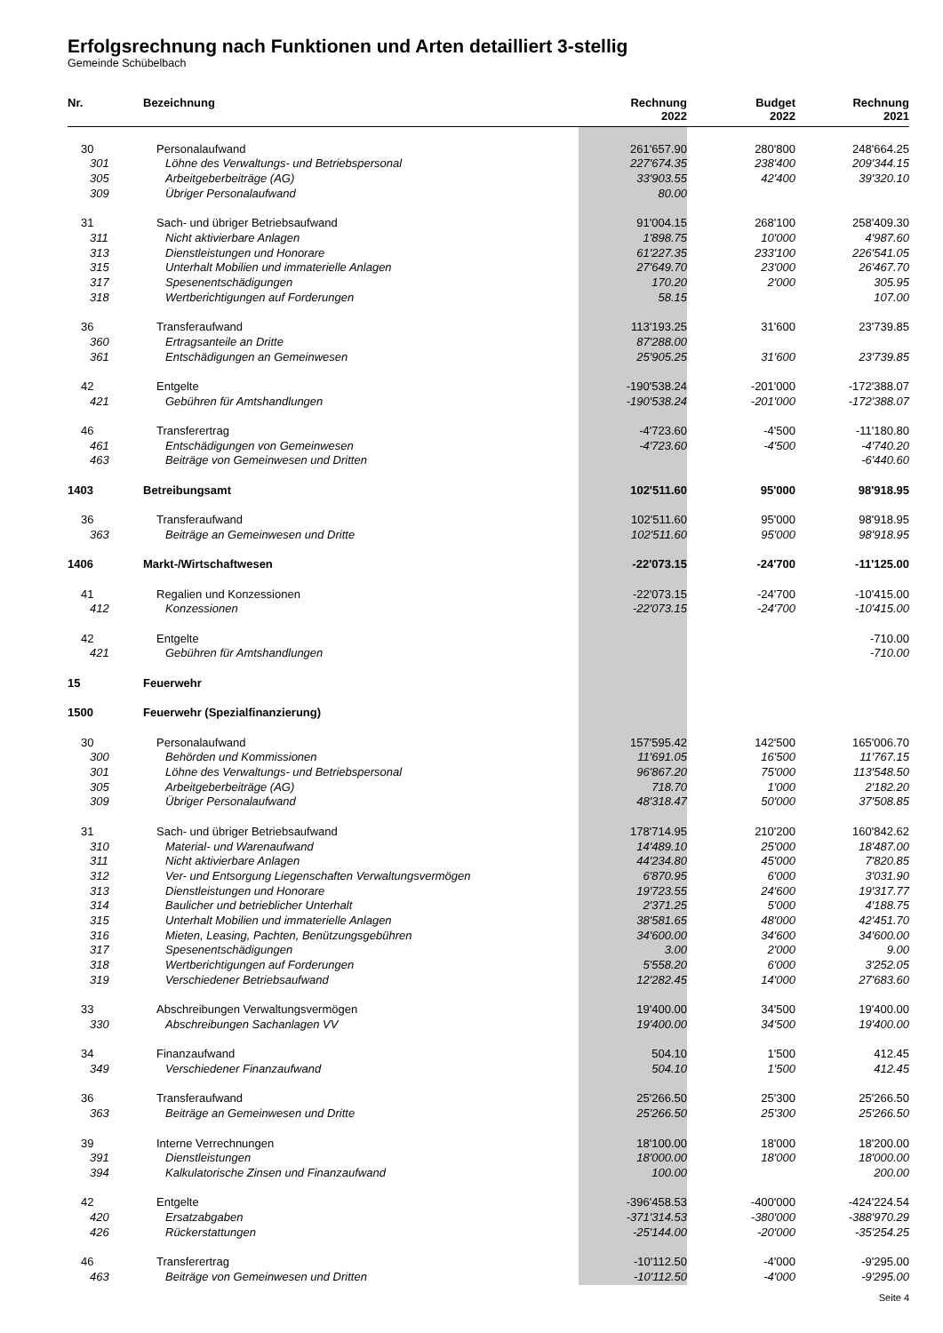Erfolgsrechnung nach Funktionen und Arten detailliert 3-stellig
Gemeinde Schübelbach
| Nr. | Bezeichnung | Rechnung 2022 | Budget 2022 | Rechnung 2021 |
| --- | --- | --- | --- | --- |
| 30 | Personalaufwand | 261'657.90 | 280'800 | 248'664.25 |
| 301 | Löhne des Verwaltungs- und Betriebspersonal | 227'674.35 | 238'400 | 209'344.15 |
| 305 | Arbeitgeberbeiträge (AG) | 33'903.55 | 42'400 | 39'320.10 |
| 309 | Übriger Personalaufwand | 80.00 | | |
| 31 | Sach- und übriger Betriebsaufwand | 91'004.15 | 268'100 | 258'409.30 |
| 311 | Nicht aktivierbare Anlagen | 1'898.75 | 10'000 | 4'987.60 |
| 313 | Dienstleistungen und Honorare | 61'227.35 | 233'100 | 226'541.05 |
| 315 | Unterhalt Mobilien und immaterielle Anlagen | 27'649.70 | 23'000 | 26'467.70 |
| 317 | Spesenentschädigungen | 170.20 | 2'000 | 305.95 |
| 318 | Wertberichtigungen auf Forderungen | 58.15 | | 107.00 |
| 36 | Transferaufwand | 113'193.25 | 31'600 | 23'739.85 |
| 360 | Ertragsanteile an Dritte | 87'288.00 | | |
| 361 | Entschädigungen an Gemeinwesen | 25'905.25 | 31'600 | 23'739.85 |
| 42 | Entgelte | -190'538.24 | -201'000 | -172'388.07 |
| 421 | Gebühren für Amtshandlungen | -190'538.24 | -201'000 | -172'388.07 |
| 46 | Transferertrag | -4'723.60 | -4'500 | -11'180.80 |
| 461 | Entschädigungen von Gemeinwesen | -4'723.60 | -4'500 | -4'740.20 |
| 463 | Beiträge von Gemeinwesen und Dritten | | | -6'440.60 |
| 1403 | Betreibungsamt | 102'511.60 | 95'000 | 98'918.95 |
| 36 | Transferaufwand | 102'511.60 | 95'000 | 98'918.95 |
| 363 | Beiträge an Gemeinwesen und Dritte | 102'511.60 | 95'000 | 98'918.95 |
| 1406 | Markt-/Wirtschaftwesen | -22'073.15 | -24'700 | -11'125.00 |
| 41 | Regalien und Konzessionen | -22'073.15 | -24'700 | -10'415.00 |
| 412 | Konzessionen | -22'073.15 | -24'700 | -10'415.00 |
| 42 | Entgelte | | | -710.00 |
| 421 | Gebühren für Amtshandlungen | | | -710.00 |
| 15 | Feuerwehr | | | |
| 1500 | Feuerwehr (Spezialfinanzierung) | | | |
| 30 | Personalaufwand | 157'595.42 | 142'500 | 165'006.70 |
| 300 | Behörden und Kommissionen | 11'691.05 | 16'500 | 11'767.15 |
| 301 | Löhne des Verwaltungs- und Betriebspersonal | 96'867.20 | 75'000 | 113'548.50 |
| 305 | Arbeitgeberbeiträge (AG) | 718.70 | 1'000 | 2'182.20 |
| 309 | Übriger Personalaufwand | 48'318.47 | 50'000 | 37'508.85 |
| 31 | Sach- und übriger Betriebsaufwand | 178'714.95 | 210'200 | 160'842.62 |
| 310 | Material- und Warenaufwand | 14'489.10 | 25'000 | 18'487.00 |
| 311 | Nicht aktivierbare Anlagen | 44'234.80 | 45'000 | 7'820.85 |
| 312 | Ver- und Entsorgung Liegenschaften Verwaltungsvermögen | 6'870.95 | 6'000 | 3'031.90 |
| 313 | Dienstleistungen und Honorare | 19'723.55 | 24'600 | 19'317.77 |
| 314 | Baulicher und betrieblicher Unterhalt | 2'371.25 | 5'000 | 4'188.75 |
| 315 | Unterhalt Mobilien und immaterielle Anlagen | 38'581.65 | 48'000 | 42'451.70 |
| 316 | Mieten, Leasing, Pachten, Benützungsgebühren | 34'600.00 | 34'600 | 34'600.00 |
| 317 | Spesenentschädigungen | 3.00 | 2'000 | 9.00 |
| 318 | Wertberichtigungen auf Forderungen | 5'558.20 | 6'000 | 3'252.05 |
| 319 | Verschiedener Betriebsaufwand | 12'282.45 | 14'000 | 27'683.60 |
| 33 | Abschreibungen Verwaltungsvermögen | 19'400.00 | 34'500 | 19'400.00 |
| 330 | Abschreibungen Sachanlagen VV | 19'400.00 | 34'500 | 19'400.00 |
| 34 | Finanzaufwand | 504.10 | 1'500 | 412.45 |
| 349 | Verschiedener Finanzaufwand | 504.10 | 1'500 | 412.45 |
| 36 | Transferaufwand | 25'266.50 | 25'300 | 25'266.50 |
| 363 | Beiträge an Gemeinwesen und Dritte | 25'266.50 | 25'300 | 25'266.50 |
| 39 | Interne Verrechnungen | 18'100.00 | 18'000 | 18'200.00 |
| 391 | Dienstleistungen | 18'000.00 | 18'000 | 18'000.00 |
| 394 | Kalkulatorische Zinsen und Finanzaufwand | 100.00 | | 200.00 |
| 42 | Entgelte | -396'458.53 | -400'000 | -424'224.54 |
| 420 | Ersatzabgaben | -371'314.53 | -380'000 | -388'970.29 |
| 426 | Rückerstattungen | -25'144.00 | -20'000 | -35'254.25 |
| 46 | Transferertrag | -10'112.50 | -4'000 | -9'295.00 |
| 463 | Beiträge von Gemeinwesen und Dritten | -10'112.50 | -4'000 | -9'295.00 |
Seite 4